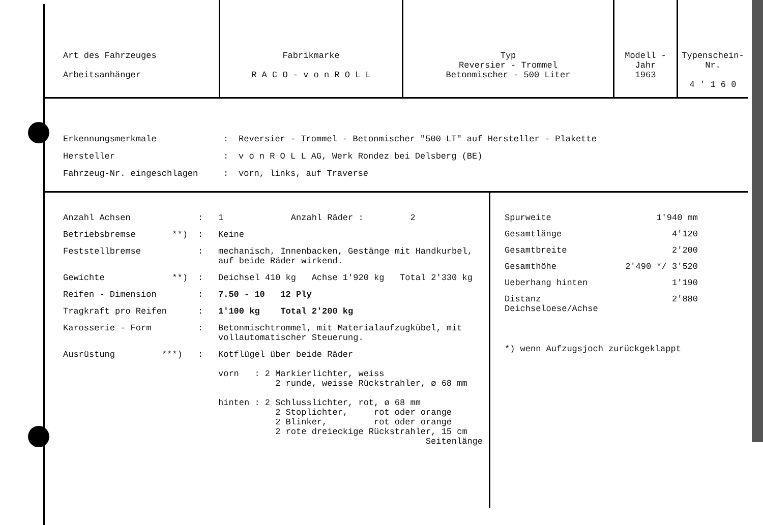| Art des Fahrzeuges Arbeitsanhänger | Fabrikmarke R A C O - v o n R O L L | Typ Reversier - Trommel Betonmischer - 500 Liter | Modell - Jahr 1963 | Typenschein-Nr. 4 ' 1 6 0 |
Erkennungsmerkmale: Reversier - Trommel - Betonmischer "500 LT" auf Hersteller - Plakette
Hersteller: v o n R O L L AG, Werk Rondez bei Delsberg (BE)
Fahrzeug-Nr. eingeschlagen: vorn, links, auf Traverse
Anzahl Achsen: 1 Anzahl Räder : 2
Betriebsbremse **): Keine
Feststellbremse: mechanisch, Innenbacken, Gestänge mit Handkurbel,
auf beide Räder wirkend.
Gewichte **): Deichsel 410 kg Achse 1'920 kg Total 2'330 kg
Reifen - Dimension: 7.50 - 10 12 Ply
Tragkraft pro Reifen: 1'100 kg Total 2'200 kg
Karosserie - Form: Betonmischtrommel, mit Materialaufzugkübel, mit
vollautomatischer Steuerung.
Ausrüstung ***): Kotflügel über beide Räder
vorn : 2 Markierlichter, weiss
2 runde, weisse Rückstrahler, ø 68 mm
hinten : 2 Schlusslichter, rot, ø 68 mm
2 Stoplichter, rot oder orange
2 Blinker, rot oder orange
2 rote dreieckige Rückstrahler, 15 cm
Seitenlänge
Spurweite 1'940 mm
Gesamtlänge 4'120
Gesamtbreite 2'200
Gesamthöhe 2'490 */ 3'520
Ueberhang hinten 1'190
Distanz Deichseloese/Achse 2'880
*) wenn Aufzugsjoch zurückgeklappt